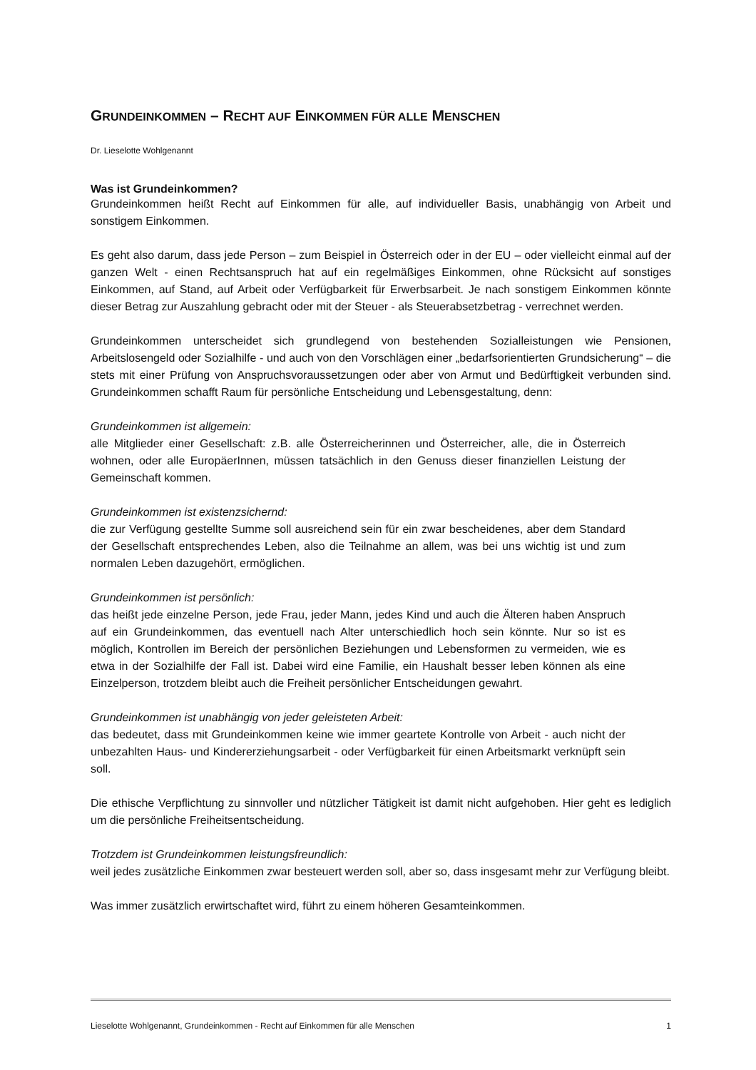GRUNDEINKOMMEN – RECHT AUF EINKOMMEN FÜR ALLE MENSCHEN
Dr. Lieselotte Wohlgenannt
Was ist Grundeinkommen?
Grundeinkommen heißt Recht auf Einkommen für alle, auf individueller Basis, unabhängig von Arbeit und sonstigem Einkommen.
Es geht also darum, dass jede Person – zum Beispiel in Österreich oder in der EU – oder vielleicht einmal auf der ganzen Welt - einen Rechtsanspruch hat auf ein regelmäßiges Einkommen, ohne Rücksicht auf sonstiges Einkommen, auf Stand, auf Arbeit oder Verfügbarkeit für Erwerbsarbeit. Je nach sonstigem Einkommen könnte dieser Betrag zur Auszahlung gebracht oder mit der Steuer - als Steuerabsetzbetrag - verrechnet werden.
Grundeinkommen unterscheidet sich grundlegend von bestehenden Sozialleistungen wie Pensionen, Arbeitslosengeld oder Sozialhilfe - und auch von den Vorschlägen einer „bedarfsorientierten Grundsicherung“ – die stets mit einer Prüfung von Anspruchsvoraussetzungen oder aber von Armut und Bedürftigkeit verbunden sind. Grundeinkommen schafft Raum für persönliche Entscheidung und Lebensgestaltung, denn:
Grundeinkommen ist allgemein:
alle Mitglieder einer Gesellschaft: z.B. alle Österreicherinnen und Österreicher, alle, die in Österreich wohnen, oder alle EuropäerInnen, müssen tatsächlich in den Genuss dieser finanziellen Leistung der Gemeinschaft kommen.
Grundeinkommen ist existenzsichernd:
die zur Verfügung gestellte Summe soll ausreichend sein für ein zwar bescheidenes, aber dem Standard der Gesellschaft entsprechendes Leben, also die Teilnahme an allem, was bei uns wichtig ist und zum normalen Leben dazugehört, ermöglichen.
Grundeinkommen ist persönlich:
das heißt jede einzelne Person, jede Frau, jeder Mann, jedes Kind und auch die Älteren haben Anspruch auf ein Grundeinkommen, das eventuell nach Alter unterschiedlich hoch sein könnte. Nur so ist es möglich, Kontrollen im Bereich der persönlichen Beziehungen und Lebensformen zu vermeiden, wie es etwa in der Sozialhilfe der Fall ist. Dabei wird eine Familie, ein Haushalt besser leben können als eine Einzelperson, trotzdem bleibt auch die Freiheit persönlicher Entscheidungen gewahrt.
Grundeinkommen ist unabhängig von jeder geleisteten Arbeit:
das bedeutet, dass mit Grundeinkommen keine wie immer geartete Kontrolle von Arbeit - auch nicht der unbezahlten Haus- und Kindererziehungsarbeit - oder Verfügbarkeit für einen Arbeitsmarkt verknüpft sein soll.
Die ethische Verpflichtung zu sinnvoller und nützlicher Tätigkeit ist damit nicht aufgehoben. Hier geht es lediglich um die persönliche Freiheitsentscheidung.
Trotzdem ist Grundeinkommen leistungsfreundlich:
weil jedes zusätzliche Einkommen zwar besteuert werden soll, aber so, dass insgesamt mehr zur Verfügung bleibt.
Was immer zusätzlich erwirtschaftet wird, führt zu einem höheren Gesamteinkommen.
Lieselotte Wohlgenannt, Grundeinkommen - Recht auf Einkommen für alle Menschen 1